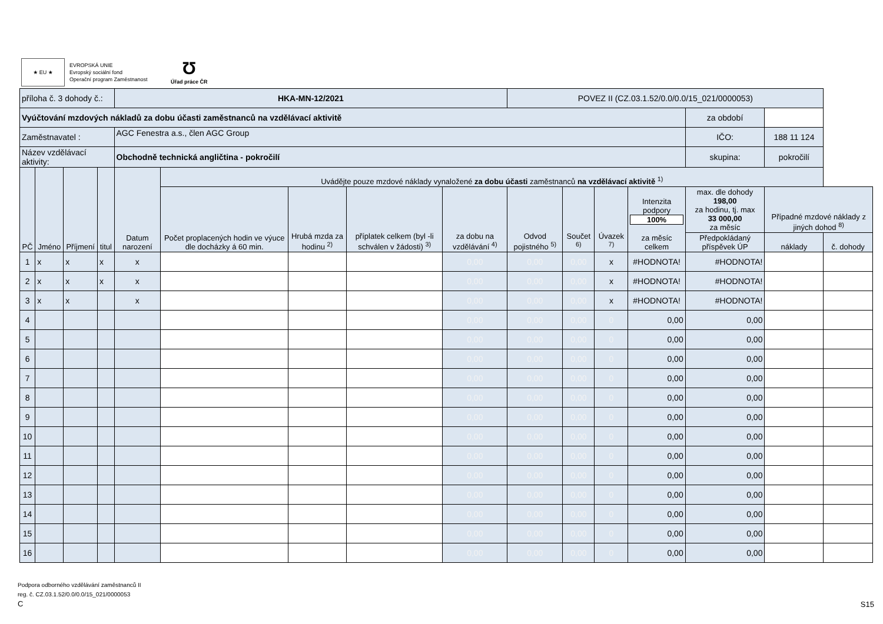★ EU ★
EVROPSKÁ UNIE
Evropský sociální fond
Operační program Zaměstnanost
Ʊ
Úřad práce ČR
| příloha č. 3 dohody č.: | | | | HKA-MN-12/2021 | | | | | POVEZ II (CZ.03.1.52/0.0/0.0/15_021/0000053) | | | | | | |
| Vyúčtování mzdových nákladů za dobu účasti zaměstnanců na vzdělávací aktivitě | | | | | | | | | | | | | za období | | |
| Zaměstnavatel : | | | | AGC Fenestra a.s., člen AGC Group | | | | | | | | | IČO: | 188 11 124 | |
| Název vzdělávací aktivity: | | | | Obchodně technická angličtina - pokročilí | | | | | | | | | skupina: | pokročilí | |
| PČ | Jméno | Příjmení | titul | Datum narození | Uvádějte pouze mzdové náklady vynaložené za dobu účasti zaměstnanců na vzdělávací aktivitě <sup>1)</sup> | | | | | | | | | | |
| | | | | | Počet proplacených hodin ve výuce dle docházky á 60 min. | Hrubá mzda za hodinu <sup>2)</sup> | příplatek celkem (byl -li schválen v žádosti) <sup>3)</sup> | za dobu na vzdělávání <sup>4)</sup> | Odvod pojistného <sup>5)</sup> | Součet <sup>6)</sup> | Úvazek <sup>7)</sup> | Intenzita podpory 100% za měsíc celkem | max. dle dohody 198,00 za hodinu, tj. max 33 000,00 za měsíc | Případné mzdové náklady z jiných dohod <sup>8)</sup> | |
| | | | | | | | | | | | | | Předpokládaný příspěvek ÚP | náklady | č. dohody |
| 1 | x | x | x | x | | | | 0,00 | 0,00 | 0,00 | x | #HODNOTA! | #HODNOTA! | | |
| 2 | x | x | x | x | | | | 0,00 | 0,00 | 0,00 | x | #HODNOTA! | #HODNOTA! | | |
| 3 | x | x | | x | | | | 0,00 | 0,00 | 0,00 | x | #HODNOTA! | #HODNOTA! | | |
| 4 | | | | | | | | 0,00 | 0,00 | 0,00 | 0 | 0,00 | 0,00 | | |
| 5 | | | | | | | | 0,00 | 0,00 | 0,00 | 0 | 0,00 | 0,00 | | |
| 6 | | | | | | | | 0,00 | 0,00 | 0,00 | 0 | 0,00 | 0,00 | | |
| 7 | | | | | | | | 0,00 | 0,00 | 0,00 | 0 | 0,00 | 0,00 | | |
| 8 | | | | | | | | 0,00 | 0,00 | 0,00 | 0 | 0,00 | 0,00 | | |
| 9 | | | | | | | | 0,00 | 0,00 | 0,00 | 0 | 0,00 | 0,00 | | |
| 10 | | | | | | | | 0,00 | 0,00 | 0,00 | 0 | 0,00 | 0,00 | | |
| 11 | | | | | | | | 0,00 | 0,00 | 0,00 | 0 | 0,00 | 0,00 | | |
| 12 | | | | | | | | 0,00 | 0,00 | 0,00 | 0 | 0,00 | 0,00 | | |
| 13 | | | | | | | | 0,00 | 0,00 | 0,00 | 0 | 0,00 | 0,00 | | |
| 14 | | | | | | | | 0,00 | 0,00 | 0,00 | 0 | 0,00 | 0,00 | | |
| 15 | | | | | | | | 0,00 | 0,00 | 0,00 | 0 | 0,00 | 0,00 | | |
| 16 | | | | | | | | 0,00 | 0,00 | 0,00 | 0 | 0,00 | 0,00 | | |
Podpora odborného vzdělávání zaměstnanců II
reg. č. CZ.03.1.52/0.0/0.0/15_021/0000053
C
S15